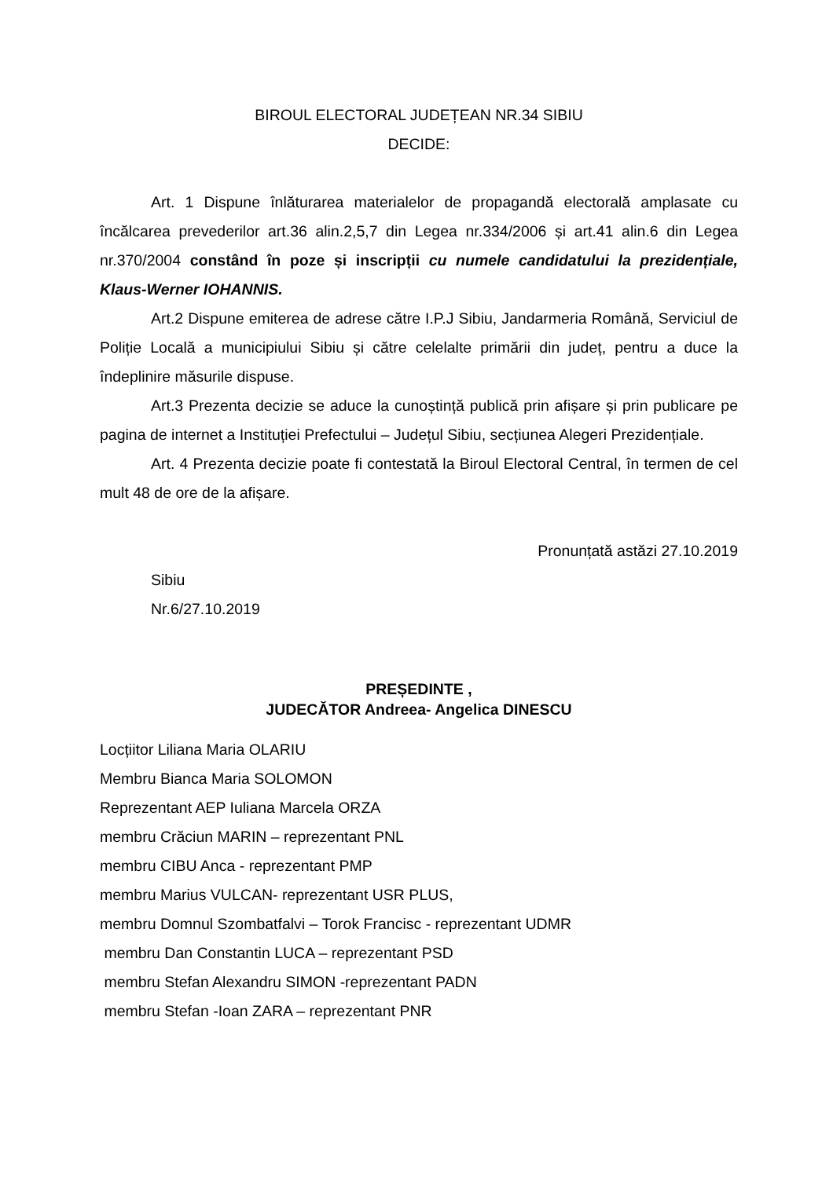BIROUL ELECTORAL JUDEȚEAN NR.34 SIBIU
DECIDE:
Art. 1 Dispune înlăturarea materialelor de propagandă electorală amplasate cu încălcarea prevederilor art.36 alin.2,5,7 din Legea nr.334/2006 și art.41 alin.6 din Legea nr.370/2004 constând în poze și inscripții cu numele candidatului la prezidențiale, Klaus-Werner IOHANNIS.
Art.2 Dispune emiterea de adrese către I.P.J Sibiu, Jandarmeria Română, Serviciul de Poliție Locală a municipiului Sibiu și către celelalte primării din județ, pentru a duce la îndeplinire măsurile dispuse.
Art.3 Prezenta decizie se aduce la cunoștință publică prin afișare și prin publicare pe pagina de internet a Instituției Prefectului – Județul Sibiu, secțiunea Alegeri Prezidențiale.
Art. 4 Prezenta decizie poate fi contestată la Biroul Electoral Central, în termen de cel mult 48 de ore de la afișare.
Pronunțată astăzi 27.10.2019
Sibiu
Nr.6/27.10.2019
PREȘEDINTE ,
JUDECĂTOR Andreea- Angelica DINESCU
Locțiitor Liliana Maria OLARIU
Membru Bianca Maria SOLOMON
Reprezentant AEP Iuliana Marcela ORZA
membru Crăciun MARIN – reprezentant PNL
membru CIBU Anca - reprezentant PMP
membru Marius VULCAN- reprezentant USR PLUS,
membru Domnul Szombatfalvi – Torok Francisc - reprezentant UDMR
membru Dan Constantin LUCA – reprezentant PSD
membru Stefan Alexandru SIMON -reprezentant PADN
membru Stefan -Ioan ZARA – reprezentant PNR